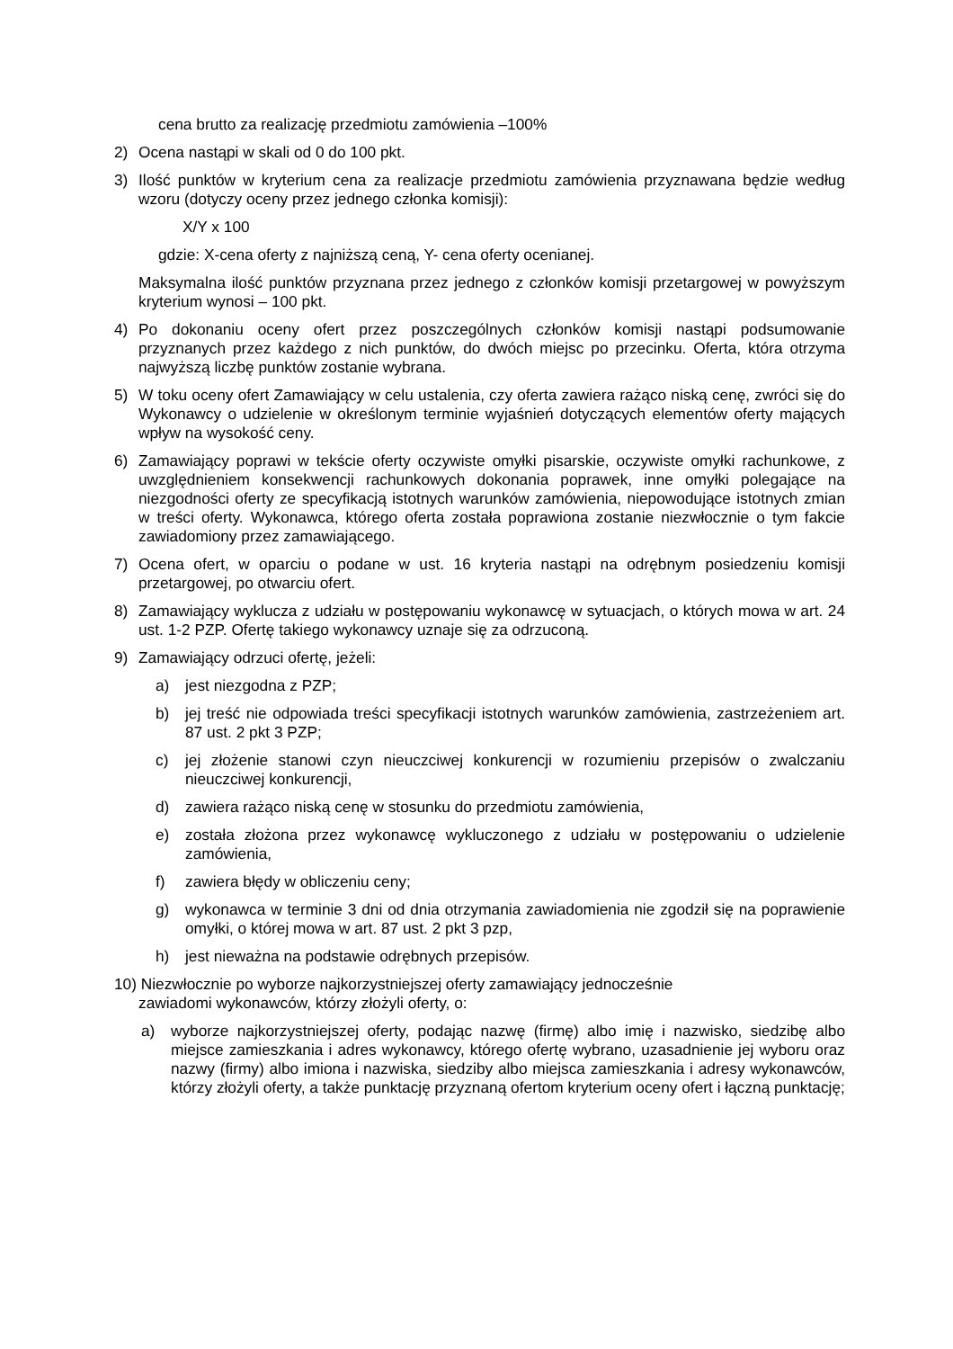cena brutto za realizację przedmiotu zamówienia –100%
2) Ocena nastąpi w skali od 0 do 100 pkt.
3) Ilość punktów w kryterium cena za realizacje przedmiotu zamówienia przyznawana będzie według wzoru (dotyczy oceny przez jednego członka komisji):
X/Y x 100
gdzie: X-cena oferty z najniższą ceną, Y- cena oferty ocenianej.
Maksymalna ilość punktów przyznana przez jednego z członków komisji przetargowej w powyższym kryterium wynosi – 100 pkt.
4) Po dokonaniu oceny ofert przez poszczególnych członków komisji nastąpi podsumowanie przyznanych przez każdego z nich punktów, do dwóch miejsc po przecinku. Oferta, która otrzyma najwyższą liczbę punktów zostanie wybrana.
5) W toku oceny ofert Zamawiający w celu ustalenia, czy oferta zawiera rażąco niską cenę, zwróci się do Wykonawcy o udzielenie w określonym terminie wyjaśnień dotyczących elementów oferty mających wpływ na wysokość ceny.
6) Zamawiający poprawi w tekście oferty oczywiste omyłki pisarskie, oczywiste omyłki rachunkowe, z uwzględnieniem konsekwencji rachunkowych dokonania poprawek, inne omyłki polegające na niezgodności oferty ze specyfikacją istotnych warunków zamówienia, niepowodujące istotnych zmian w treści oferty. Wykonawca, którego oferta została poprawiona zostanie niezwłocznie o tym fakcie zawiadomiony przez zamawiającego.
7) Ocena ofert, w oparciu o podane w ust. 16 kryteria nastąpi na odrębnym posiedzeniu komisji przetargowej, po otwarciu ofert.
8) Zamawiający wyklucza z udziału w postępowaniu wykonawcę w sytuacjach, o których mowa w art. 24 ust. 1-2 PZP. Ofertę takiego wykonawcy uznaje się za odrzuconą.
9) Zamawiający odrzuci ofertę, jeżeli:
a) jest niezgodna z PZP;
b) jej treść nie odpowiada treści specyfikacji istotnych warunków zamówienia, zastrzeżeniem art. 87 ust. 2 pkt 3 PZP;
c) jej złożenie stanowi czyn nieuczciwej konkurencji w rozumieniu przepisów o zwalczaniu nieuczciwej konkurencji,
d) zawiera rażąco niską cenę w stosunku do przedmiotu zamówienia,
e) została złożona przez wykonawcę wykluczonego z udziału w postępowaniu o udzielenie zamówienia,
f) zawiera błędy w obliczeniu ceny;
g) wykonawca w terminie 3 dni od dnia otrzymania zawiadomienia nie zgodził się na poprawienie omyłki, o której mowa w art. 87 ust. 2 pkt 3 pzp,
h) jest nieważna na podstawie odrębnych przepisów.
10) Niezwłocznie po wyborze najkorzystniejszej oferty zamawiający jednocześnie
zawiadomi wykonawców, którzy złożyli oferty, o:
a) wyborze najkorzystniejszej oferty, podając nazwę (firmę) albo imię i nazwisko, siedzibę albo miejsce zamieszkania i adres wykonawcy, którego ofertę wybrano, uzasadnienie jej wyboru oraz nazwy (firmy) albo imiona i nazwiska, siedziby albo miejsca zamieszkania i adresy wykonawców, którzy złożyli oferty, a także punktację przyznaną ofertom kryterium oceny ofert i łączną punktację;